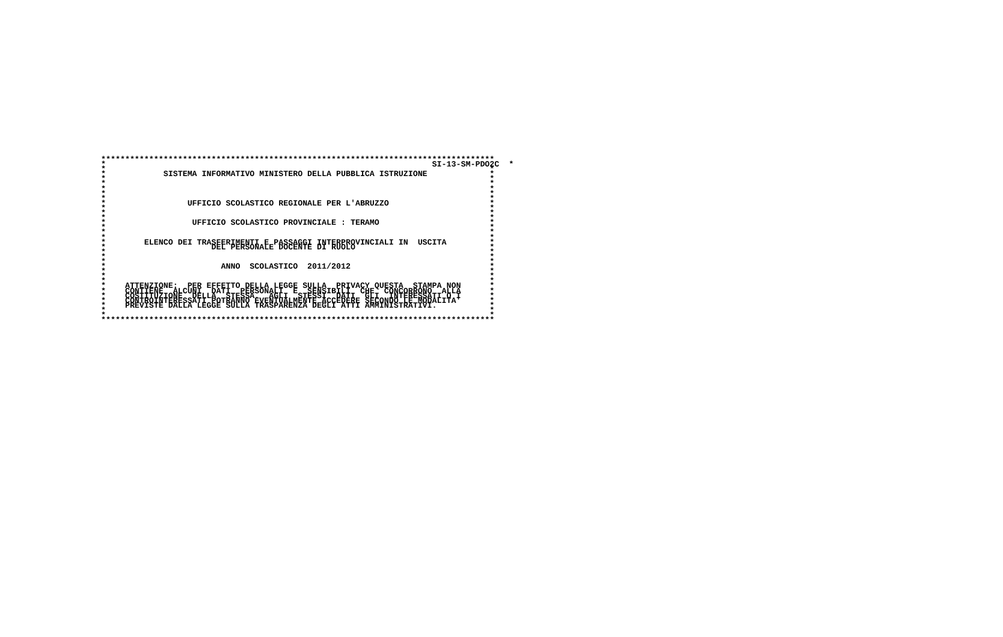**********************************************************************************
*                                                                    SI-13-SM-PDO2C  *
*                                                                                *
*            SISTEMA INFORMATIVO MINISTERO DELLA PUBBLICA ISTRUZIONE             *
*                                                                                *
*                                                                                *
*                                                                                *
*                                                                                *
*                                                                                *
*                 UFFICIO SCOLASTICO REGIONALE PER L'ABRUZZO                     *
*                                                                                *
*                                                                                *
*                                                                                *
*                  UFFICIO SCOLASTICO PROVINCIALE : TERAMO                       *
*                                                                                *
*                                                                                *
*                                                                                *
*        ELENCO DEI TRASFERIMENTI E PASSAGGI INTERPROVINCIALI IN  USCITA         *
*                      DEL PERSONALE DOCENTE DI RUOLO                            *
*                                                                                *
*                                                                                *
*                                                                                *
*                        ANNO  SCOLASTICO  2011/2012                             *
*                                                                                *
*                                                                                *
*                                                                                *
*    ATTENZIONE:  PER EFFETTO DELLA LEGGE SULLA  PRIVACY QUESTA  STAMPA NON      *
*    CONTIENE  ALCUNI  DATI  PERSONALI  E  SENSIBILI  CHE  CONCORRONO  ALLA      *
*    COSTITUZIONE  DELLA  STESSA.  AGLI  STESSI  DATI  GLI  INTERESSATI O I      *
*    CONTROINTERESSATI POTRANNO EVENTUALMENTE ACCEDERE SECONDO LE MODALITA'      *
*    PREVISTE DALLA LEGGE SULLA TRASPARENZA DEGLI ATTI AMMINISTRATIVI.           *
*                                                                                *
*                                                                                *
**********************************************************************************